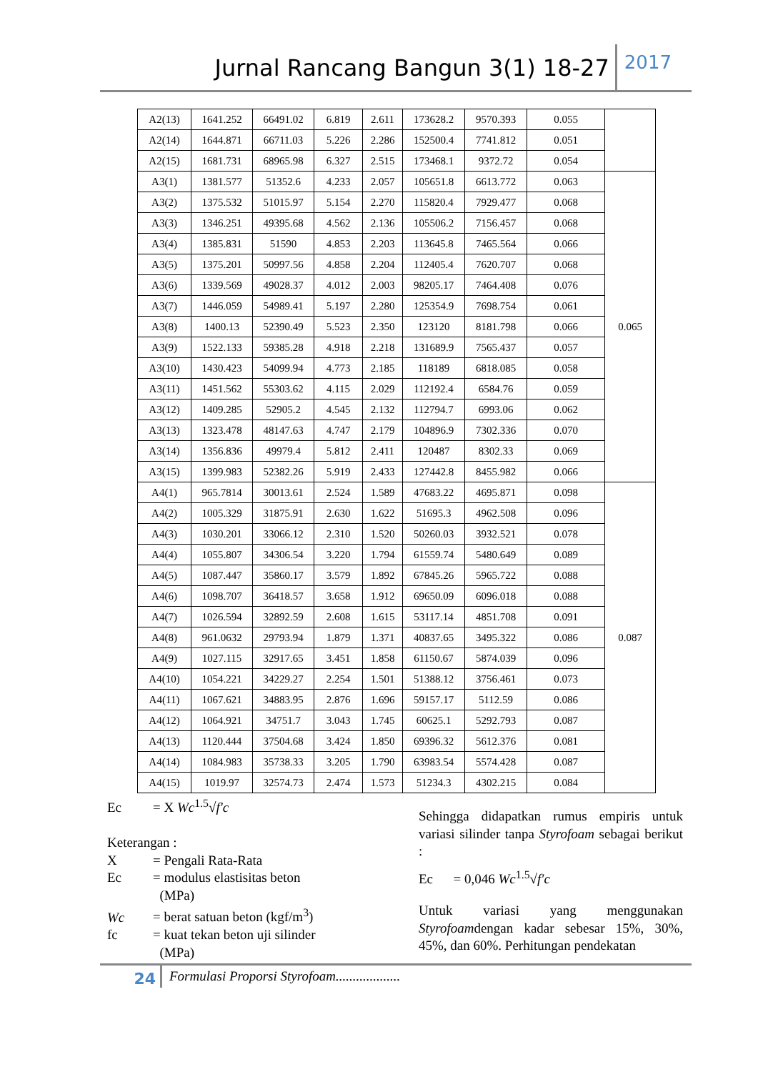Jurnal Rancang Bangun 3(1) 18-27 2017
| A2(13) | 1641.252 | 66491.02 | 6.819 | 2.611 | 173628.2 | 9570.393 | 0.055 | |
| A2(14) | 1644.871 | 66711.03 | 5.226 | 2.286 | 152500.4 | 7741.812 | 0.051 | |
| A2(15) | 1681.731 | 68965.98 | 6.327 | 2.515 | 173468.1 | 9372.72 | 0.054 | |
| A3(1) | 1381.577 | 51352.6 | 4.233 | 2.057 | 105651.8 | 6613.772 | 0.063 | 0.065 |
| A3(2) | 1375.532 | 51015.97 | 5.154 | 2.270 | 115820.4 | 7929.477 | 0.068 | |
| A3(3) | 1346.251 | 49395.68 | 4.562 | 2.136 | 105506.2 | 7156.457 | 0.068 | |
| A3(4) | 1385.831 | 51590 | 4.853 | 2.203 | 113645.8 | 7465.564 | 0.066 | |
| A3(5) | 1375.201 | 50997.56 | 4.858 | 2.204 | 112405.4 | 7620.707 | 0.068 | |
| A3(6) | 1339.569 | 49028.37 | 4.012 | 2.003 | 98205.17 | 7464.408 | 0.076 | |
| A3(7) | 1446.059 | 54989.41 | 5.197 | 2.280 | 125354.9 | 7698.754 | 0.061 | |
| A3(8) | 1400.13 | 52390.49 | 5.523 | 2.350 | 123120 | 8181.798 | 0.066 | |
| A3(9) | 1522.133 | 59385.28 | 4.918 | 2.218 | 131689.9 | 7565.437 | 0.057 | |
| A3(10) | 1430.423 | 54099.94 | 4.773 | 2.185 | 118189 | 6818.085 | 0.058 | |
| A3(11) | 1451.562 | 55303.62 | 4.115 | 2.029 | 112192.4 | 6584.76 | 0.059 | |
| A3(12) | 1409.285 | 52905.2 | 4.545 | 2.132 | 112794.7 | 6993.06 | 0.062 | |
| A3(13) | 1323.478 | 48147.63 | 4.747 | 2.179 | 104896.9 | 7302.336 | 0.070 | |
| A3(14) | 1356.836 | 49979.4 | 5.812 | 2.411 | 120487 | 8302.33 | 0.069 | |
| A3(15) | 1399.983 | 52382.26 | 5.919 | 2.433 | 127442.8 | 8455.982 | 0.066 | |
| A4(1) | 965.7814 | 30013.61 | 2.524 | 1.589 | 47683.22 | 4695.871 | 0.098 | 0.087 |
| A4(2) | 1005.329 | 31875.91 | 2.630 | 1.622 | 51695.3 | 4962.508 | 0.096 | |
| A4(3) | 1030.201 | 33066.12 | 2.310 | 1.520 | 50260.03 | 3932.521 | 0.078 | |
| A4(4) | 1055.807 | 34306.54 | 3.220 | 1.794 | 61559.74 | 5480.649 | 0.089 | |
| A4(5) | 1087.447 | 35860.17 | 3.579 | 1.892 | 67845.26 | 5965.722 | 0.088 | |
| A4(6) | 1098.707 | 36418.57 | 3.658 | 1.912 | 69650.09 | 6096.018 | 0.088 | |
| A4(7) | 1026.594 | 32892.59 | 2.608 | 1.615 | 53117.14 | 4851.708 | 0.091 | |
| A4(8) | 961.0632 | 29793.94 | 1.879 | 1.371 | 40837.65 | 3495.322 | 0.086 | |
| A4(9) | 1027.115 | 32917.65 | 3.451 | 1.858 | 61150.67 | 5874.039 | 0.096 | |
| A4(10) | 1054.221 | 34229.27 | 2.254 | 1.501 | 51388.12 | 3756.461 | 0.073 | |
| A4(11) | 1067.621 | 34883.95 | 2.876 | 1.696 | 59157.17 | 5112.59 | 0.086 | |
| A4(12) | 1064.921 | 34751.7 | 3.043 | 1.745 | 60625.1 | 5292.793 | 0.087 | |
| A4(13) | 1120.444 | 37504.68 | 3.424 | 1.850 | 69396.32 | 5612.376 | 0.081 | |
| A4(14) | 1084.983 | 35738.33 | 3.205 | 1.790 | 63983.54 | 5574.428 | 0.087 | |
| A4(15) | 1019.97 | 32574.73 | 2.474 | 1.573 | 51234.3 | 4302.215 | 0.084 | |
Ec = X Wc<sup>1.5</sup>√f′c
Keterangan :
X = Pengali Rata-Rata
Ec = modulus elastisitas beton
(MPa)
Wc = berat satuan beton (kgf/m<sup>3</sup>)
fc = kuat tekan beton uji silinder
(MPa)
Sehingga didapatkan rumus empiris untuk variasi silinder tanpa Styrofoam sebagai berikut :
Ec = 0,046 Wc<sup>1.5</sup>√f′c
Untuk variasi yang menggunakan Styrofoamdengan kadar sebesar 15%, 30%, 45%, dan 60%. Perhitungan pendekatan
24 Formulasi Proporsi Styrofoam...................